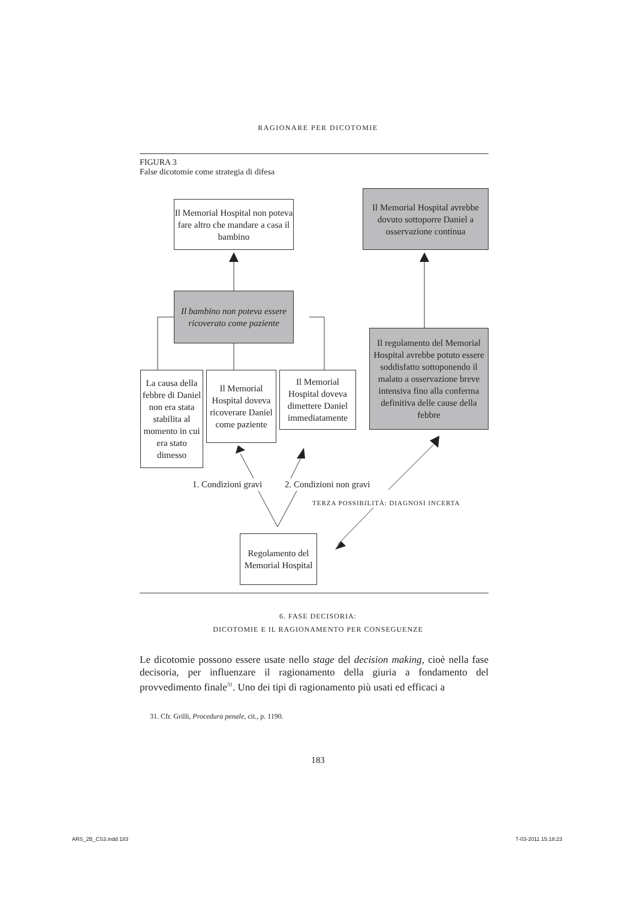RAGIONARE PER DICOTOMIE
FIGURA 3
False dicotomie come strategia di difesa
Il Memorial Hospital non poteva fare altro che mandare a casa il bambino
Il Memorial Hospital avrebbe dovuto sottoporre Daniel a osservazione continua
Il bambino non poteva essere ricoverato come paziente
Il regolamento del Memorial Hospital avrebbe potuto essere soddisfatto sottoponendo il malato a osservazione breve intensiva fino alla conferma definitiva delle cause della febbre
La causa della febbre di Daniel non era stata stabilita al momento in cui era stato dimesso
Il Memorial Hospital doveva ricoverare Daniel come paziente
Il Memorial Hospital doveva dimettere Daniel immediatamente
1. Condizioni gravi 2. Condizioni non gravi
TERZA POSSIBILITÀ: DIAGNOSI INCERTA
Regolamento del Memorial Hospital
6. FASE DECISORIA:
DICOTOMIE E IL RAGIONAMENTO PER CONSEGUENZE
Le dicotomie possono essere usate nello stage del decision making, cioè nella fase decisoria, per influenzare il ragionamento della giuria a fondamento del provvedimento finale<sup>31</sup>. Uno dei tipi di ragionamento più usati ed efficaci a
31. Cfr. Grilli, Procedura penale, cit., p. 1190.
183
ARS_2B_CS3.indd 183 7-03-2011 15:18:23